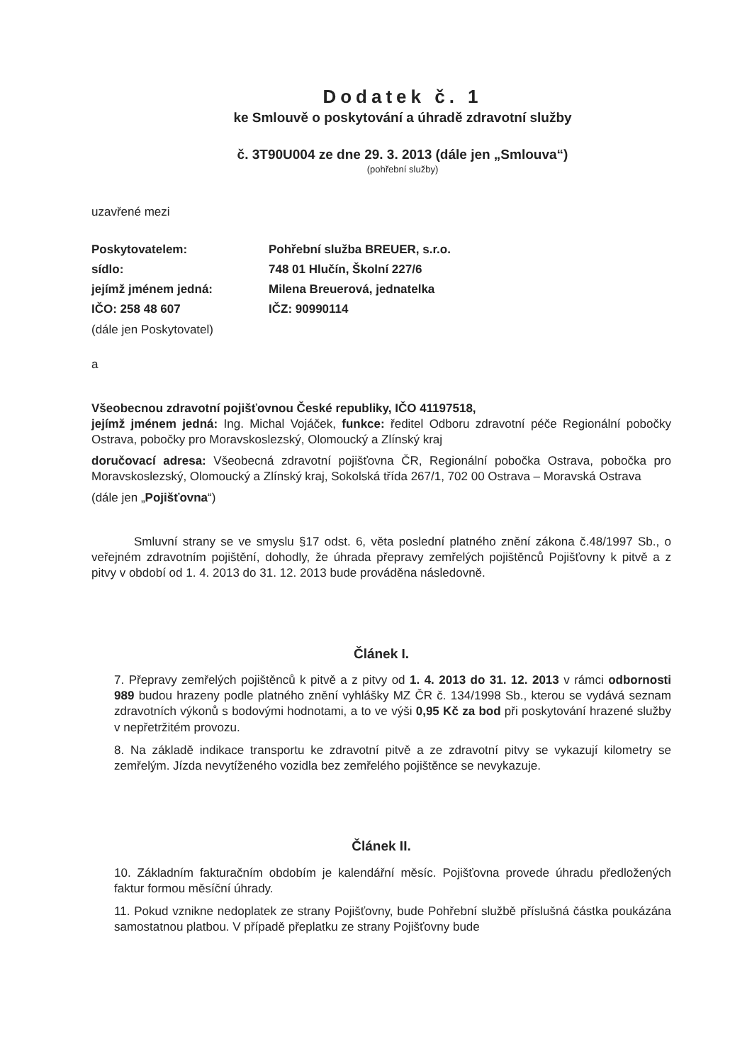Dodatek č. 1
ke Smlouvě o poskytování a úhradě zdravotní služby
č. 3T90U004 ze dne 29. 3. 2013 (dále jen „Smlouva“)
(pohřební služby)
uzavřené mezi
| Poskytovatelem: | Pohřební služba BREUER, s.r.o. |
| sídlo: | 748 01 Hlučín, Školní 227/6 |
| jejímž jménem jedná: | Milena Breuerová, jednatelka |
| IČO: 258 48 607 | IČZ: 90990114 |
| (dále jen Poskytovatel) | |
a
Všeobecnou zdravotní pojišťovnou České republiky, IČO 41197518,
jejímž jménem jedná: Ing. Michal Vojáček, funkce: ředitel Odboru zdravotní péče Regionální pobočky Ostrava, pobočky pro Moravskoslezský, Olomoucký a Zlínský kraj
doručovací adresa: Všeobecná zdravotní pojišťovna ČR, Regionální pobočka Ostrava, pobočka pro Moravskoslezský, Olomoucký a Zlínský kraj, Sokolská třída 267/1, 702 00 Ostrava – Moravská Ostrava
(dále jen „Pojišťovna“)
Smluvní strany se ve smyslu §17 odst. 6, věta poslední platného znění zákona č.48/1997 Sb., o veřejném zdravotním pojištění, dohodly, že úhrada přepravy zemřelých pojištěnců Pojišťovny k pitvě a z pitvy v období od 1. 4. 2013 do 31. 12. 2013 bude prováděna následovně.
Článek I.
7. Přepravy zemřelých pojištěnců k pitvě a z pitvy od 1. 4. 2013 do 31. 12. 2013 v rámci odbornosti 989 budou hrazeny podle platného znění vyhlášky MZ ČR č. 134/1998 Sb., kterou se vydává seznam zdravotních výkonů s bodovými hodnotami, a to ve výši 0,95 Kč za bod při poskytování hrazené služby v nepřetržitém provozu.
8. Na základě indikace transportu ke zdravotní pitvě a ze zdravotní pitvy se vykazují kilometry se zemřelým. Jízda nevytíženého vozidla bez zemřelého pojištěnce se nevykazuje.
Článek II.
10. Základním fakturačním obdobím je kalendářní měsíc. Pojišťovna provede úhradu předložených faktur formou měsíční úhrady.
11. Pokud vznikne nedoplatek ze strany Pojišťovny, bude Pohřební službě příslušná částka poukázána samostatnou platbou. V případě přeplatku ze strany Pojišťovny bude